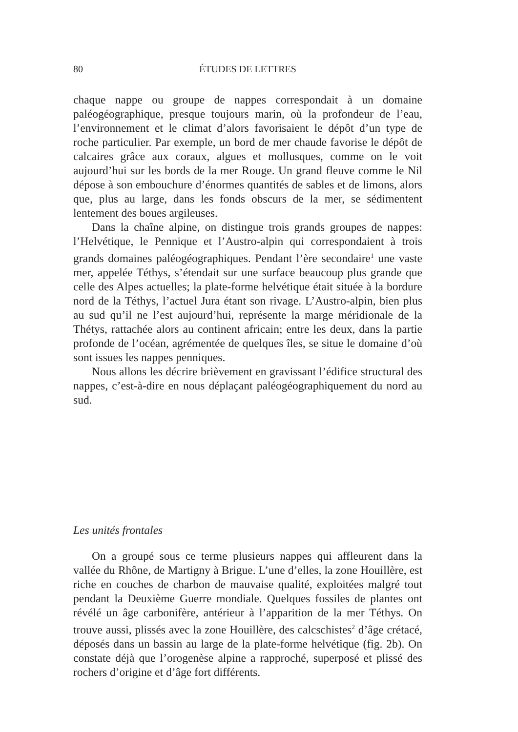80 ÉTUDES DE LETTRES
chaque nappe ou groupe de nappes correspondait à un domaine paléogéographique, presque toujours marin, où la profondeur de l’eau, l’environnement et le climat d’alors favorisaient le dépôt d’un type de roche particulier. Par exemple, un bord de mer chaude favorise le dépôt de calcaires grâce aux coraux, algues et mollusques, comme on le voit aujourd’hui sur les bords de la mer Rouge. Un grand fleuve comme le Nil dépose à son embouchure d’énormes quantités de sables et de limons, alors que, plus au large, dans les fonds obscurs de la mer, se sédimentent lentement des boues argileuses.
Dans la chaîne alpine, on distingue trois grands groupes de nappes: l’Helvétique, le Pennique et l’Austro-alpin qui correspondaient à trois grands domaines paléogéographiques. Pendant l’ère secondaire<sup>1</sup> une vaste mer, appelée Téthys, s’étendait sur une surface beaucoup plus grande que celle des Alpes actuelles; la plate-forme helvétique était située à la bordure nord de la Téthys, l’actuel Jura étant son rivage. L’Austro-alpin, bien plus au sud qu’il ne l’est aujourd’hui, représente la marge méridionale de la Thétys, rattachée alors au continent africain; entre les deux, dans la partie profonde de l’océan, agrémentée de quelques îles, se situe le domaine d’où sont issues les nappes penniques.
Nous allons les décrire brièvement en gravissant l’édifice structural des nappes, c’est-à-dire en nous déplaçant paléogéographiquement du nord au sud.
Les unités frontales
On a groupé sous ce terme plusieurs nappes qui affleurent dans la vallée du Rhône, de Martigny à Brigue. L’une d’elles, la zone Houillère, est riche en couches de charbon de mauvaise qualité, exploitées malgré tout pendant la Deuxième Guerre mondiale. Quelques fossiles de plantes ont révélé un âge carbonifère, antérieur à l’apparition de la mer Téthys. On trouve aussi, plissés avec la zone Houillère, des calcschistes<sup>2</sup> d’âge crétacé, déposés dans un bassin au large de la plate-forme helvétique (fig. 2b). On constate déjà que l’orogenèse alpine a rapproché, superposé et plissé des rochers d’origine et d’âge fort différents.